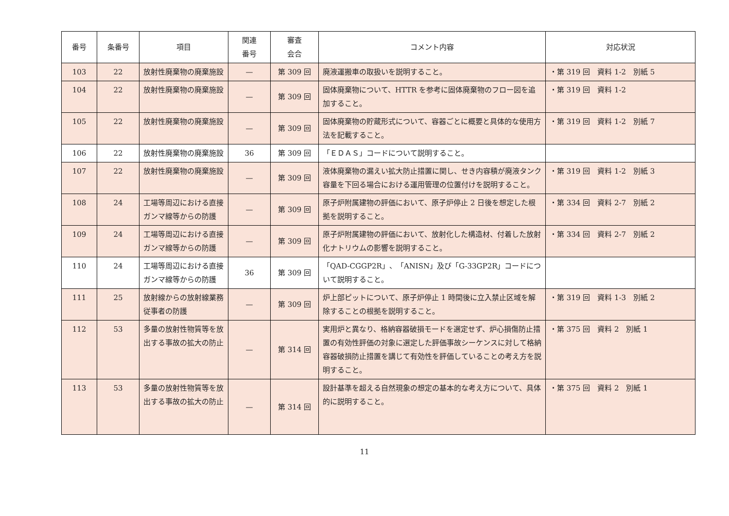| 番号 | 条番号 | 項目 | 関連 番号 | 審査 会合 | コメント内容 | 対応状況 |
| --- | --- | --- | --- | --- | --- | --- |
| 103 | 22 | 放射性廃棄物の廃棄施設 | — | 第 309 回 | 廃液運搬車の取扱いを説明すること。 | ・第 319 回 資料 1-2 別紙 5 |
| 104 | 22 | 放射性廃棄物の廃棄施設 | — | 第 309 回 | 固体廃棄物について、HTTR を参考に固体廃棄物のフロー図を追加すること。 | ・第 319 回 資料 1-2 |
| 105 | 22 | 放射性廃棄物の廃棄施設 | — | 第 309 回 | 固体廃棄物の貯蔵形式について、容器ごとに概要と具体的な使用方法を記載すること。 | ・第 319 回 資料 1-2 別紙 7 |
| 106 | 22 | 放射性廃棄物の廃棄施設 | 36 | 第 309 回 | 「ＥＤＡＳ」コードについて説明すること。 | |
| 107 | 22 | 放射性廃棄物の廃棄施設 | — | 第 309 回 | 液体廃棄物の漏えい拡大防止措置に関し、せき内容積が廃液タンク容量を下回る場合における運用管理の位置付けを説明すること。 | ・第 319 回 資料 1-2 別紙 3 |
| 108 | 24 | 工場等周辺における直接ガンマ線等からの防護 | — | 第 309 回 | 原子炉附属建物の評価において、原子炉停止 2 日後を想定した根拠を説明すること。 | ・第 334 回 資料 2-7 別紙 2 |
| 109 | 24 | 工場等周辺における直接ガンマ線等からの防護 | — | 第 309 回 | 原子炉附属建物の評価において、放射化した構造材、付着した放射化ナトリウムの影響を説明すること。 | ・第 334 回 資料 2-7 別紙 2 |
| 110 | 24 | 工場等周辺における直接ガンマ線等からの防護 | 36 | 第 309 回 | 「QAD-CGGP2R」、「ANISN」及び「G-33GP2R」コードについて説明すること。 | |
| 111 | 25 | 放射線からの放射線業務従事者の防護 | — | 第 309 回 | 炉上部ピットについて、原子炉停止 1 時間後に立入禁止区域を解除することの根拠を説明すること。 | ・第 319 回 資料 1-3 別紙 2 |
| 112 | 53 | 多量の放射性物質等を放出する事故の拡大の防止 | — | 第 314 回 | 実用炉と異なり、格納容器破損モードを選定せず、炉心損傷防止措置の有効性評価の対象に選定した評価事故シーケンスに対して格納容器破損防止措置を講じて有効性を評価していることの考え方を説明すること。 | ・第 375 回 資料 2 別紙 1 |
| 113 | 53 | 多量の放射性物質等を放出する事故の拡大の防止 | — | 第 314 回 | 設計基準を超える自然現象の想定の基本的な考え方について、具体的に説明すること。 | ・第 375 回 資料 2 別紙 1 |
11